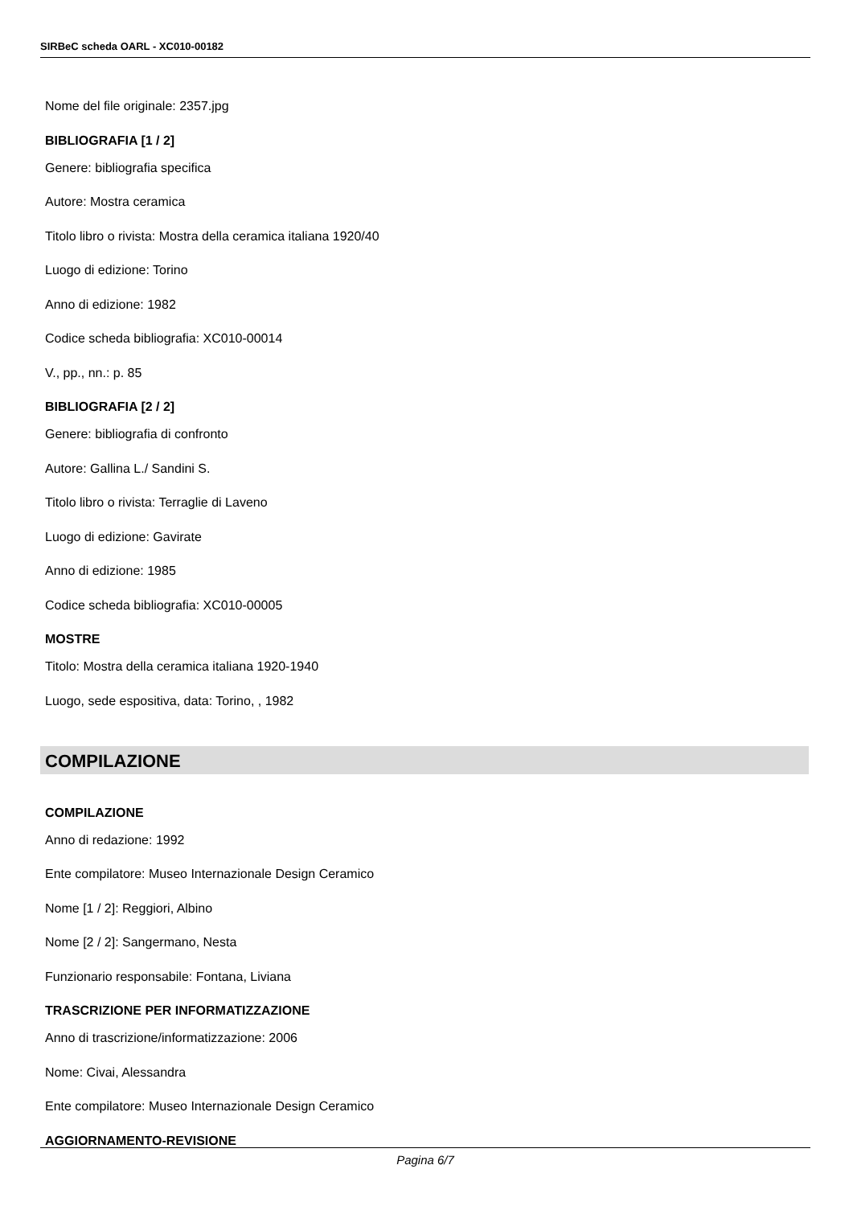SIRBeC scheda OARL - XC010-00182
Nome del file originale: 2357.jpg
BIBLIOGRAFIA [1 / 2]
Genere: bibliografia specifica
Autore: Mostra ceramica
Titolo libro o rivista: Mostra della ceramica italiana 1920/40
Luogo di edizione: Torino
Anno di edizione: 1982
Codice scheda bibliografia: XC010-00014
V., pp., nn.: p. 85
BIBLIOGRAFIA [2 / 2]
Genere: bibliografia di confronto
Autore: Gallina L./ Sandini S.
Titolo libro o rivista: Terraglie di Laveno
Luogo di edizione: Gavirate
Anno di edizione: 1985
Codice scheda bibliografia: XC010-00005
MOSTRE
Titolo: Mostra della ceramica italiana 1920-1940
Luogo, sede espositiva, data: Torino, , 1982
COMPILAZIONE
COMPILAZIONE
Anno di redazione: 1992
Ente compilatore: Museo Internazionale Design Ceramico
Nome [1 / 2]: Reggiori, Albino
Nome [2 / 2]: Sangermano, Nesta
Funzionario responsabile: Fontana, Liviana
TRASCRIZIONE PER INFORMATIZZAZIONE
Anno di trascrizione/informatizzazione: 2006
Nome: Civai, Alessandra
Ente compilatore: Museo Internazionale Design Ceramico
AGGIORNAMENTO-REVISIONE
Pagina 6/7